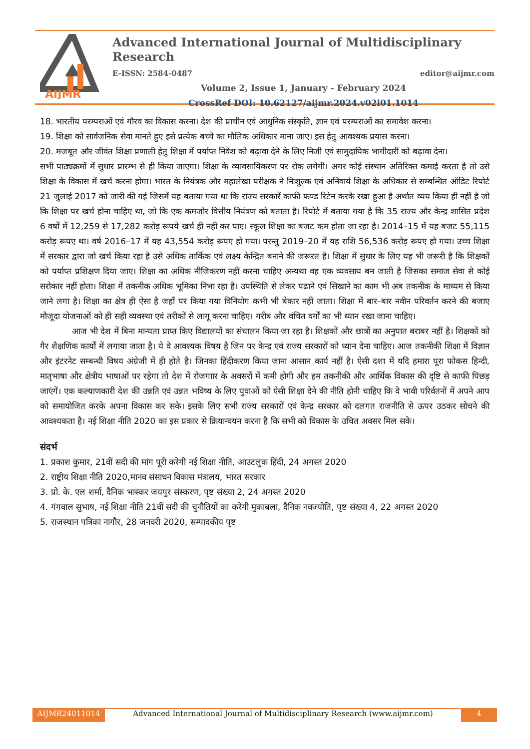AIJMR
Advanced International Journal of Multidisciplinary Research
E-ISSN: 2584-0487 editor@aijmr.com
Volume 2, Issue 1, January - February 2024
CrossRef DOI: 10.62127/aijmr.2024.v02i01.1014
18. भारतीय परम्पराओं एवं गौरव का विकास करना। देश की प्राचीन एवं आधुनिक संस्कृति, ज्ञान एवं परम्पराओं का समावेश करना।
19. शिक्षा को सार्वजनिक सेवा मानते हुए इसे प्रत्येक बच्चे का मौलिक अधिकार माना जाए। इस हेतु आवश्यक प्रयास करना।
20. मजबूत और जीवंत शिक्षा प्रणाली हेतु शिक्षा में पर्याप्त निवेश को बढ़ावा देने के लिए निजी एवं सामुदायिक भागीदारी को बढ़ावा देना।
सभी पाठ्यक्रमों में सुधार प्रारम्भ से ही किया जाएगा। शिक्षा के व्यावसायिकरण पर रोक लगेगी। अगर कोई संस्थान अतिरिक्त कमाई करता है तो उसे शिक्षा के विकास में खर्च करना होगा। भारत के नियंत्रक और महालेखा परीक्षक ने निःशुल्क एवं अनिवार्य शिक्षा के अधिकार से सम्बन्धित ऑडिट रिपोर्ट 21 जुलाई 2017 को जारी की गई जिसमें यह बताया गया था कि राज्य सरकारें काफी फण्ड रिटेन करके रखा हुआ है अर्थात व्यय किया ही नहीं है जो कि शिक्षा पर खर्च होना चाहिए था, जो कि एक कमजोर वित्तीय नियंत्रण को बताता है। रिपोर्ट में बताया गया है कि 35 राज्य और केन्द्र शासित प्रदेश 6 वर्षों में 12,259 से 17,282 करोड़ रूपये खर्च ही नहीं कर पाए। स्कूल शिक्षा का बजट कम होता जा रहा है। 2014–15 में यह बजट 55,115 करोड़ रूपए था। वर्ष 2016–17 में यह 43,554 करोड़ रूपए हो गया। परन्तु 2019–20 में यह राशि 56,536 करोड़ रूपए हो गया। उच्च शिक्षा में सरकार द्वारा जो खर्च किया रहा है उसे अधिक तार्किक एवं लक्ष्य केन्द्रित बनाने की जरूरत है। शिक्षा में सुधार के लिए यह भी जरूरी है कि शिक्षकों को पर्याप्त प्रशिक्षण दिया जाए। शिक्षा का अधिक नीजिकरण नहीं करना चाहिए अन्यथा वह एक व्यवसाय बन जाती है जिसका समाज सेवा से कोई सरोकार नहीं होता। शिक्षा में तकनीक अधिक भूमिका निभा रहा है। उपस्थिति से लेकर पढाने एवं सिखाने का काम भी अब तकनीक के माध्यम से किया जाने लगा है। शिक्षा का क्षेत्र ही ऐसा है जहाँ पर किया गया विनियोग कभी भी बेकार नहीं जाता। शिक्षा में बार–बार नवीन परिवर्तन करने की बजाए मौजूदा योजनाओं को ही सही व्यवस्था एवं तरीकों से लागू करना चाहिए। गरीब और वंचित वर्गों का भी ध्यान रखा जाना चाहिए।
आज भी देश में बिना मान्यता प्राप्त किए विद्यालयों का संचालन किया जा रहा है। शिक्षकों और छात्रों का अनुपात बराबर नहीं है। शिक्षकों को गैर शैक्षणिक कार्यों में लगाया जाता है। ये वे आवश्यक विषय है जिन पर केन्द्र एवं राज्य सरकारों को ध्यान देना चाहिए। आज तकनीकी शिक्षा में विज्ञान और इंटरनेट सम्बन्धी विषय अंग्रेजी में ही होते है। जिनका हिंदीकरण किया जाना आसान कार्य नहीं है। ऐसी दशा में यदि हमारा पूरा फोकस हिन्दी, मातृभाषा और क्षेत्रीय भाषाओं पर रहेगा तो देश में रोजगाार के अवसरों में कमी होगी और हम तकनीकी और आर्थिक विकास की दृष्टि से काफी पिछड़ जाएंगें। एक कल्याणकारी देश की उन्नति एवं उन्नत भविष्य के लिए युवाओं को ऐसी शिक्षा देने की नीति होनी चाहिए कि वे भावी परिर्वतनों में अपने आप को समायोजित करके अपना विकास कर सके। इसके लिए सभी राज्य सरकारों एवं केन्द्र सरकार को दलगत राजनीति से ऊपर उठकर सोचने की आवश्यकता है। नई शिक्षा नीति 2020 का इस प्रकार से क्रियान्वयन करना है कि सभी को विकास के उचित अवसर मिल सके।
संदर्भ
1. प्रकाश कुमार, 21वीं सदी की मांग पूरी करेगी नई शिक्षा नीति, आउटलुक हिंदी, 24 अगस्त 2020
2. राष्ट्रीय शिक्षा नीति 2020,मानव संसाधन विकास मंत्रालय, भारत सरकार
3. प्रो. के. एल शर्मा, दैनिक भास्कर जयपुर संस्करण, पृष्ट संख्या 2, 24 अगस्त 2020
4. गंगवाल सुभाष, नई शिक्षा नीति 21वीं सदी की चुनौतियों का करेगी मुकाबला, दैनिक नवज्योति, पृष्ट संख्या 4, 22 अगस्त 2020
5. राजस्थान पत्रिका नागौर, 28 जनवरी 2020, सम्पादकीय पृष्ट
AIJMR24011014 Advanced International Journal of Multidisciplinary Research (www.aijmr.com) 4